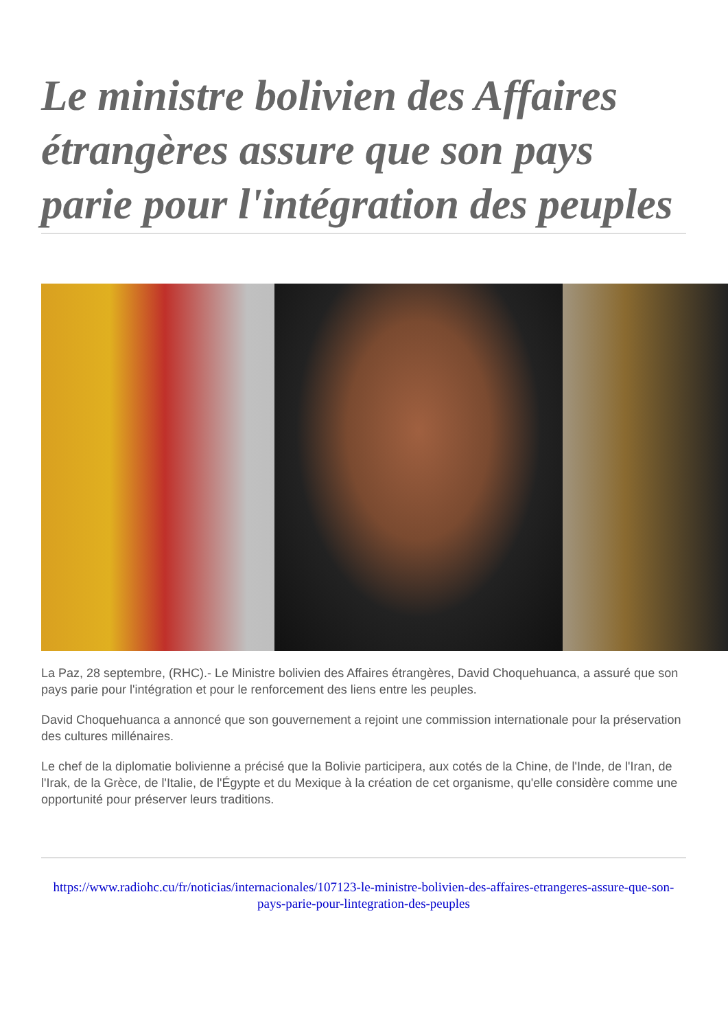Le ministre bolivien des Affaires étrangères assure que son pays parie pour l'intégration des peuples
La Paz, 28 septembre, (RHC).- Le Ministre bolivien des Affaires étrangères, David Choquehuanca, a assuré que son pays parie pour l'intégration et pour le renforcement des liens entre les peuples.
David Choquehuanca a annoncé que son gouvernement a rejoint une commission internationale pour la préservation des cultures millénaires.
Le chef de la diplomatie bolivienne a précisé que la Bolivie participera, aux cotés de la Chine, de l'Inde, de l'Iran, de l'Irak, de la Grèce, de l'Italie, de l'Égypte et du Mexique à la création de cet organisme, qu'elle considère comme une opportunité pour préserver leurs traditions.
https://www.radiohc.cu/fr/noticias/internacionales/107123-le-ministre-bolivien-des-affaires-etrangeres-assure-que-son-pays-parie-pour-lintegration-des-peuples